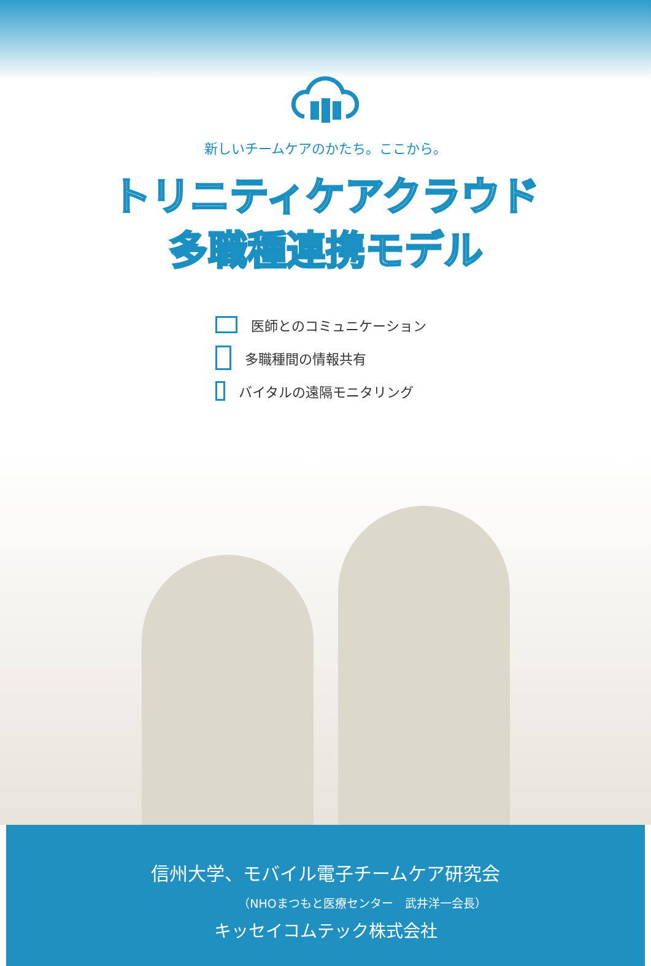新しいチームケアのかたち。ここから。
トリニティケアクラウド
多職種連携モデル
医師とのコミュニケーション
多職種間の情報共有
バイタルの遠隔モニタリング
信州大学、モバイル電子チームケア研究会
（NHOまつもと医療センター　武井洋一会長）
キッセイコムテック株式会社